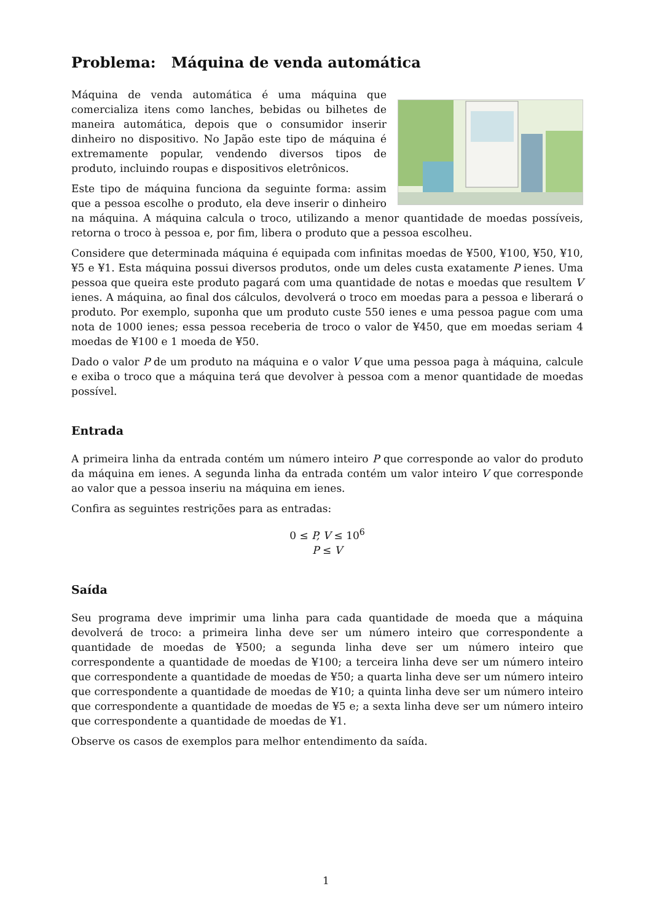Problema: Máquina de venda automática
Máquina de venda automática é uma máquina que comercializa itens como lanches, bebidas ou bilhetes de maneira automática, depois que o consumidor inserir dinheiro no dispositivo. No Japão este tipo de máquina é extremamente popular, vendendo diversos tipos de produto, incluindo roupas e dispositivos eletrônicos.
Este tipo de máquina funciona da seguinte forma: assim que a pessoa escolhe o produto, ela deve inserir o dinheiro na máquina. A máquina calcula o troco, utilizando a menor quantidade de moedas possíveis, retorna o troco à pessoa e, por fim, libera o produto que a pessoa escolheu.
Considere que determinada máquina é equipada com infinitas moedas de ¥500, ¥100, ¥50, ¥10, ¥5 e ¥1. Esta máquina possui diversos produtos, onde um deles custa exatamente P ienes. Uma pessoa que queira este produto pagará com uma quantidade de notas e moedas que resultem V ienes. A máquina, ao final dos cálculos, devolverá o troco em moedas para a pessoa e liberará o produto. Por exemplo, suponha que um produto custe 550 ienes e uma pessoa pague com uma nota de 1000 ienes; essa pessoa receberia de troco o valor de ¥450, que em moedas seriam 4 moedas de ¥100 e 1 moeda de ¥50.
Dado o valor P de um produto na máquina e o valor V que uma pessoa paga à máquina, calcule e exiba o troco que a máquina terá que devolver à pessoa com a menor quantidade de moedas possível.
Entrada
A primeira linha da entrada contém um número inteiro P que corresponde ao valor do produto da máquina em ienes. A segunda linha da entrada contém um valor inteiro V que corresponde ao valor que a pessoa inseriu na máquina em ienes.
Confira as seguintes restrições para as entradas:
0 ≤ P, V ≤ 10<sup>6</sup>
P ≤ V
Saída
Seu programa deve imprimir uma linha para cada quantidade de moeda que a máquina devolverá de troco: a primeira linha deve ser um número inteiro que correspondente a quantidade de moedas de ¥500; a segunda linha deve ser um número inteiro que correspondente a quantidade de moedas de ¥100; a terceira linha deve ser um número inteiro que correspondente a quantidade de moedas de ¥50; a quarta linha deve ser um número inteiro que correspondente a quantidade de moedas de ¥10; a quinta linha deve ser um número inteiro que correspondente a quantidade de moedas de ¥5 e; a sexta linha deve ser um número inteiro que correspondente a quantidade de moedas de ¥1.
Observe os casos de exemplos para melhor entendimento da saída.
1